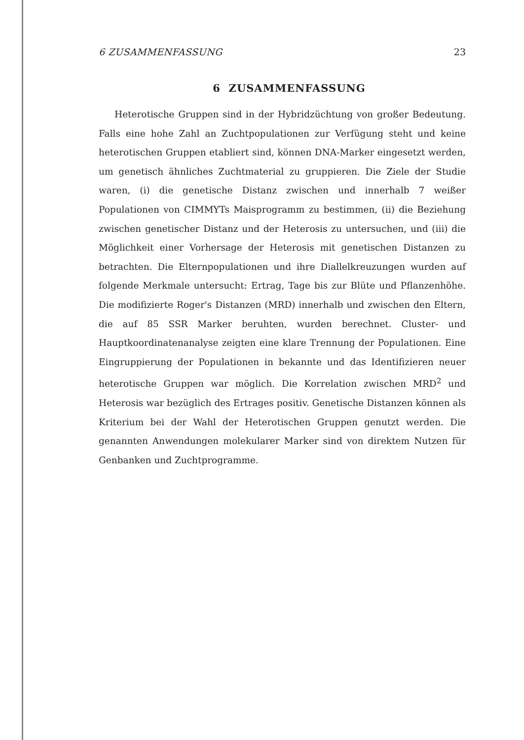6 ZUSAMMENFASSUNG 23
6 ZUSAMMENFASSUNG
Heterotische Gruppen sind in der Hybridzüchtung von großer Bedeutung. Falls eine hohe Zahl an Zuchtpopulationen zur Verfügung steht und keine heterotischen Gruppen etabliert sind, können DNA-Marker eingesetzt werden, um genetisch ähnliches Zuchtmaterial zu gruppieren. Die Ziele der Studie waren, (i) die genetische Distanz zwischen und innerhalb 7 weißer Populationen von CIMMYTs Maisprogramm zu bestimmen, (ii) die Beziehung zwischen genetischer Distanz und der Heterosis zu untersuchen, und (iii) die Möglichkeit einer Vorhersage der Heterosis mit genetischen Distanzen zu betrachten. Die Elternpopulationen und ihre Diallelkreuzungen wurden auf folgende Merkmale untersucht: Ertrag, Tage bis zur Blüte und Pflanzenhöhe. Die modifizierte Roger's Distanzen (MRD) innerhalb und zwischen den Eltern, die auf 85 SSR Marker beruhten, wurden berechnet. Cluster- und Hauptkoordinatenanalyse zeigten eine klare Trennung der Populationen. Eine Eingruppierung der Populationen in bekannte und das Identifizieren neuer heterotische Gruppen war möglich. Die Korrelation zwischen MRD<sup>2</sup> und Heterosis war bezüglich des Ertrages positiv. Genetische Distanzen können als Kriterium bei der Wahl der Heterotischen Gruppen genutzt werden. Die genannten Anwendungen molekularer Marker sind von direktem Nutzen für Genbanken und Zuchtprogramme.